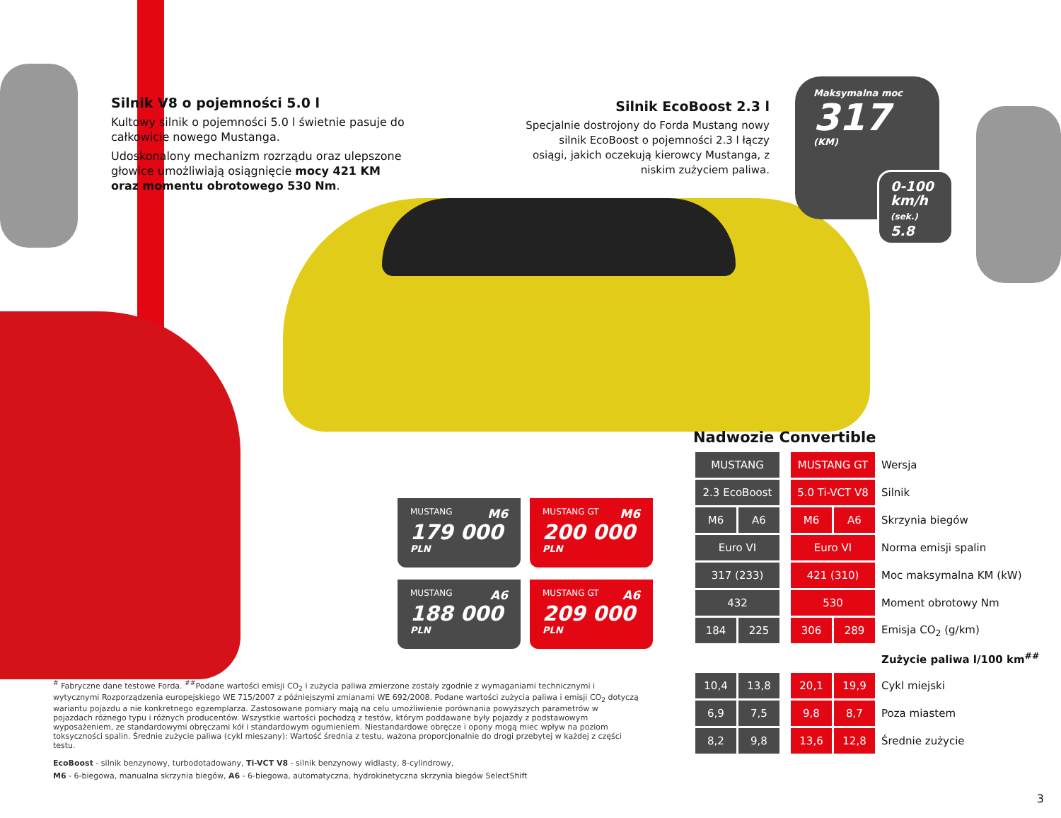Silnik V8 o pojemności 5.0 l
Kultowy silnik o pojemności 5.0 l świetnie pasuje do całkowicie nowego Mustanga.
Udoskonalony mechanizm rozrządu oraz ulepszone głowice umożliwiają osiągnięcie mocy 421 KM oraz momentu obrotowego 530 Nm.
Silnik EcoBoost 2.3 l
Specjalnie dostrojony do Forda Mustang nowy silnik EcoBoost o pojemności 2.3 l łączy osiągi, jakich oczekują kierowcy Mustanga, z niskim zużyciem paliwa.
Maksymalna moc
317
(KM)
0-100
km/h
(sek.)
5.8
MUSTANG M6
179 000
PLN
MUSTANG GT M6
200 000
PLN
MUSTANG A6
188 000
PLN
MUSTANG GT A6
209 000
PLN
Nadwozie Convertible
| MUSTANG | | | MUSTANG GT | | Wersja |
| 2.3 EcoBoost | | | 5.0 Ti-VCT V8 | | Silnik |
| M6 | A6 | | M6 | A6 | Skrzynia biegów |
| Euro VI | | | Euro VI | | Norma emisji spalin |
| 317 (233) | | | 421 (310) | | Moc maksymalna KM (kW) |
| 432 | | | 530 | | Moment obrotowy Nm |
| 184 | 225 | | 306 | 289 | Emisja CO<sub>2</sub> (g/km) |
| | | | | | Zużycie paliwa l/100 km<sup>##</sup> |
| 10,4 | 13,8 | | 20,1 | 19,9 | Cykl miejski |
| 6,9 | 7,5 | | 9,8 | 8,7 | Poza miastem |
| 8,2 | 9,8 | | 13,6 | 12,8 | Średnie zużycie |
<sup>#</sup> Fabryczne dane testowe Forda. <sup>##</sup>Podane wartości emisji CO<sub>2</sub> i zużycia paliwa zmierzone zostały zgodnie z wymaganiami technicznymi i wytycznymi Rozporządzenia europejskiego WE 715/2007 z późniejszymi zmianami WE 692/2008. Podane wartości zużycia paliwa i emisji CO<sub>2</sub> dotyczą wariantu pojazdu a nie konkretnego egzemplarza. Zastosowane pomiary mają na celu umożliwienie porównania powyższych parametrów w pojazdach różnego typu i różnych producentów. Wszystkie wartości pochodzą z testów, którym poddawane były pojazdy z podstawowym wyposażeniem, ze standardowymi obręczami kół i standardowym ogumieniem. Niestandardowe obręcze i opony mogą miec wpływ na poziom toksyczności spalin. Średnie zużycie paliwa (cykl mieszany): Wartość średnia z testu, ważona proporcjonalnie do drogi przebytej w każdej z części testu.
EcoBoost - silnik benzynowy, turbodotadowany, Ti-VCT V8 - silnik benzynowy widlasty, 8-cylindrowy,
M6 - 6-biegowa, manualna skrzynia biegów, A6 - 6-biegowa, automatyczna, hydrokinetyczna skrzynia biegów SelectShift
3